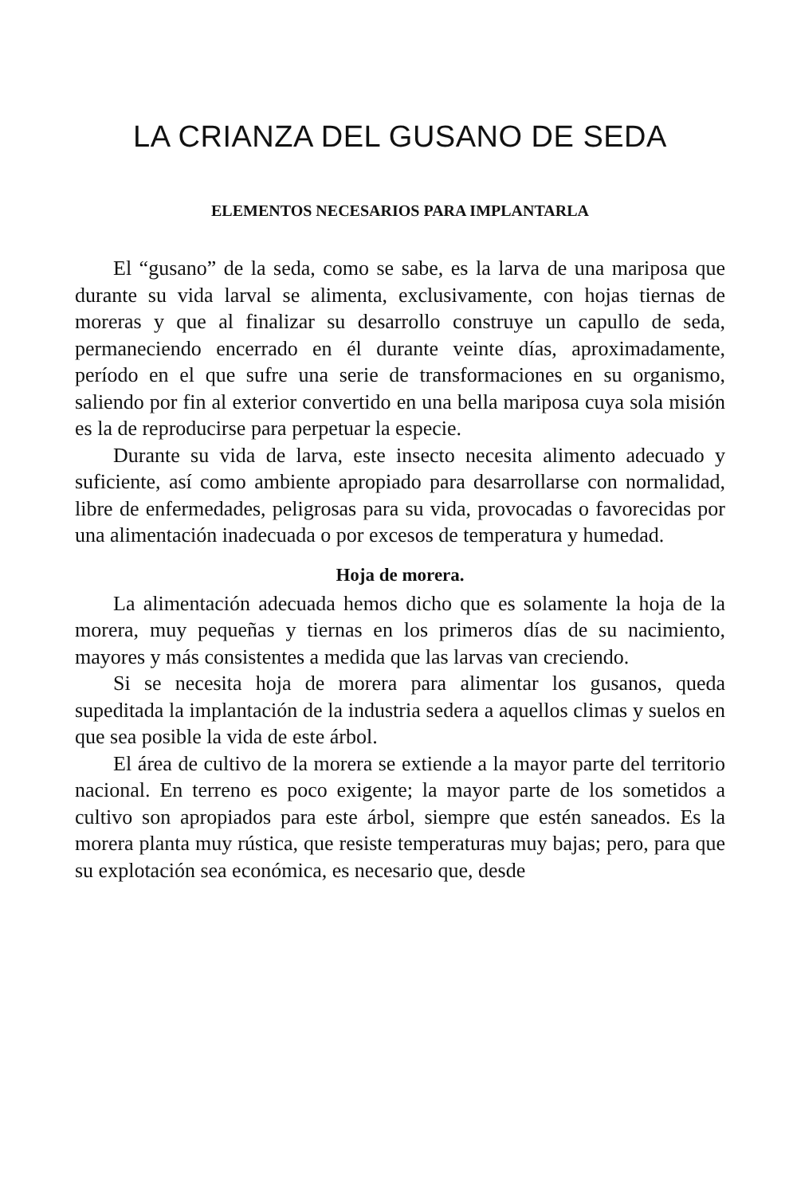LA CRIANZA DEL GUSANO DE SEDA
ELEMENTOS NECESARIOS PARA IMPLANTARLA
El “gusano” de la seda, como se sabe, es la larva de una mariposa que durante su vida larval se alimenta, exclusivamente, con hojas tiernas de moreras y que al finalizar su desarrollo construye un capullo de seda, permaneciendo encerrado en él durante veinte días, aproximadamente, período en el que sufre una serie de transformaciones en su organismo, saliendo por fin al exterior convertido en una bella mariposa cuya sola misión es la de reproducirse para perpetuar la especie.
Durante su vida de larva, este insecto necesita alimento adecuado y suficiente, así como ambiente apropiado para desarrollarse con normalidad, libre de enfermedades, peligrosas para su vida, provocadas o favorecidas por una alimentación inadecuada o por excesos de temperatura y humedad.
Hoja de morera.
La alimentación adecuada hemos dicho que es solamente la hoja de la morera, muy pequeñas y tiernas en los primeros días de su nacimiento, mayores y más consistentes a medida que las larvas van creciendo.
Si se necesita hoja de morera para alimentar los gusanos, queda supeditada la implantación de la industria sedera a aquellos climas y suelos en que sea posible la vida de este árbol.
El área de cultivo de la morera se extiende a la mayor parte del territorio nacional. En terreno es poco exigente; la mayor parte de los sometidos a cultivo son apropiados para este árbol, siempre que estén saneados. Es la morera planta muy rústica, que resiste temperaturas muy bajas; pero, para que su explotación sea económica, es necesario que, desde